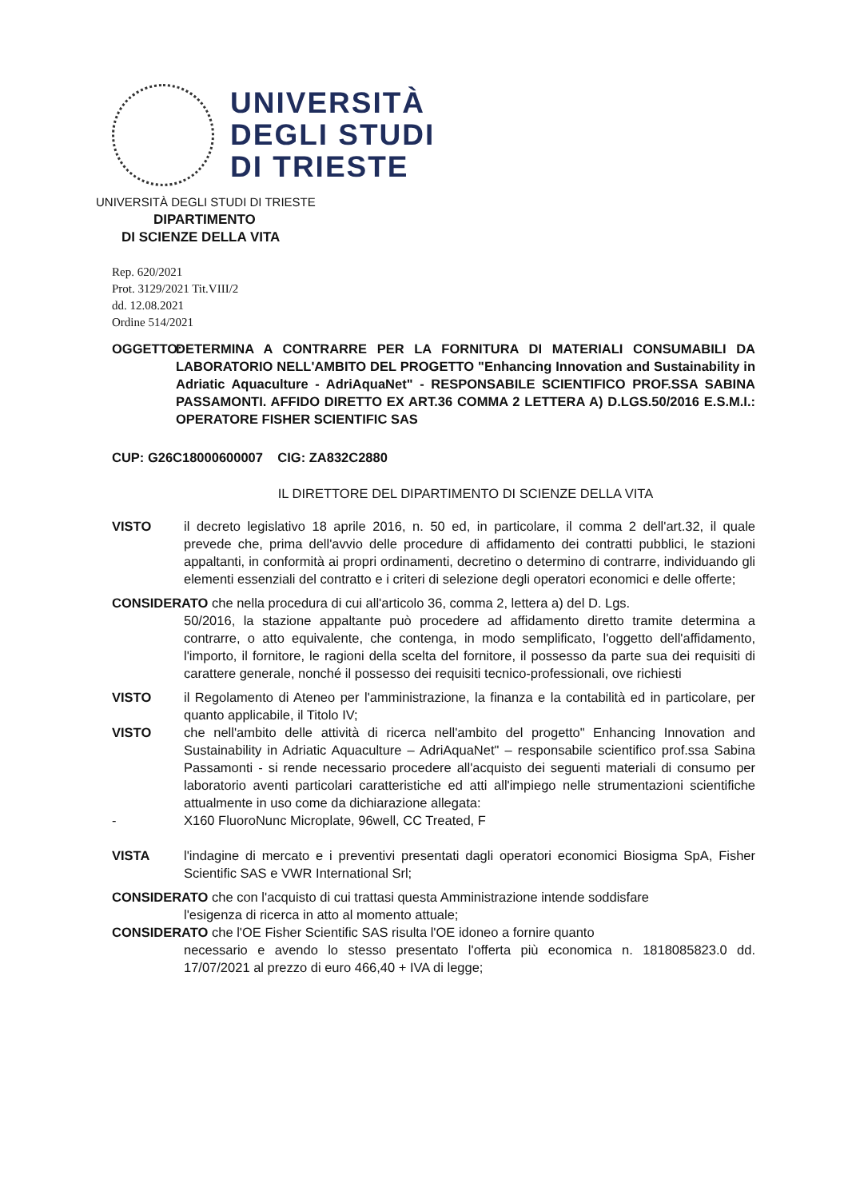UNIVERSITÀ
DEGLI STUDI
DI TRIESTE
UNIVERSITÀ DEGLI STUDI DI TRIESTE
DIPARTIMENTO
DI SCIENZE DELLA VITA
Rep. 620/2021
Prot. 3129/2021 Tit.VIII/2
dd. 12.08.2021
Ordine 514/2021
OGGETTO: DETERMINA A CONTRARRE PER LA FORNITURA DI MATERIALI CONSUMABILI DA LABORATORIO NELL'AMBITO DEL PROGETTO "Enhancing Innovation and Sustainability in Adriatic Aquaculture - AdriAquaNet" - RESPONSABILE SCIENTIFICO PROF.SSA SABINA PASSAMONTI. AFFIDO DIRETTO EX ART.36 COMMA 2 LETTERA A) D.LGS.50/2016 E.S.M.I.: OPERATORE FISHER SCIENTIFIC SAS
CUP: G26C18000600007 CIG: ZA832C2880
IL DIRETTORE DEL DIPARTIMENTO DI SCIENZE DELLA VITA
VISTO il decreto legislativo 18 aprile 2016, n. 50 ed, in particolare, il comma 2 dell'art.32, il quale prevede che, prima dell'avvio delle procedure di affidamento dei contratti pubblici, le stazioni appaltanti, in conformità ai propri ordinamenti, decretino o determino di contrarre, individuando gli elementi essenziali del contratto e i criteri di selezione degli operatori economici e delle offerte;
CONSIDERATO che nella procedura di cui all'articolo 36, comma 2, lettera a) del D. Lgs.
50/2016, la stazione appaltante può procedere ad affidamento diretto tramite determina a contrarre, o atto equivalente, che contenga, in modo semplificato, l'oggetto dell'affidamento, l'importo, il fornitore, le ragioni della scelta del fornitore, il possesso da parte sua dei requisiti di carattere generale, nonché il possesso dei requisiti tecnico-professionali, ove richiesti
VISTO il Regolamento di Ateneo per l'amministrazione, la finanza e la contabilità ed in particolare, per quanto applicabile, il Titolo IV;
VISTO che nell'ambito delle attività di ricerca nell'ambito del progetto" Enhancing Innovation and Sustainability in Adriatic Aquaculture – AdriAquaNet" – responsabile scientifico prof.ssa Sabina Passamonti - si rende necessario procedere all'acquisto dei seguenti materiali di consumo per laboratorio aventi particolari caratteristiche ed atti all'impiego nelle strumentazioni scientifiche attualmente in uso come da dichiarazione allegata:
- X160 FluoroNunc Microplate, 96well, CC Treated, F
VISTA l'indagine di mercato e i preventivi presentati dagli operatori economici Biosigma SpA, Fisher Scientific SAS e VWR International Srl;
CONSIDERATO che con l'acquisto di cui trattasi questa Amministrazione intende soddisfare
l'esigenza di ricerca in atto al momento attuale;
CONSIDERATO che l'OE Fisher Scientific SAS risulta l'OE idoneo a fornire quanto
necessario e avendo lo stesso presentato l'offerta più economica n. 1818085823.0 dd. 17/07/2021 al prezzo di euro 466,40 + IVA di legge;